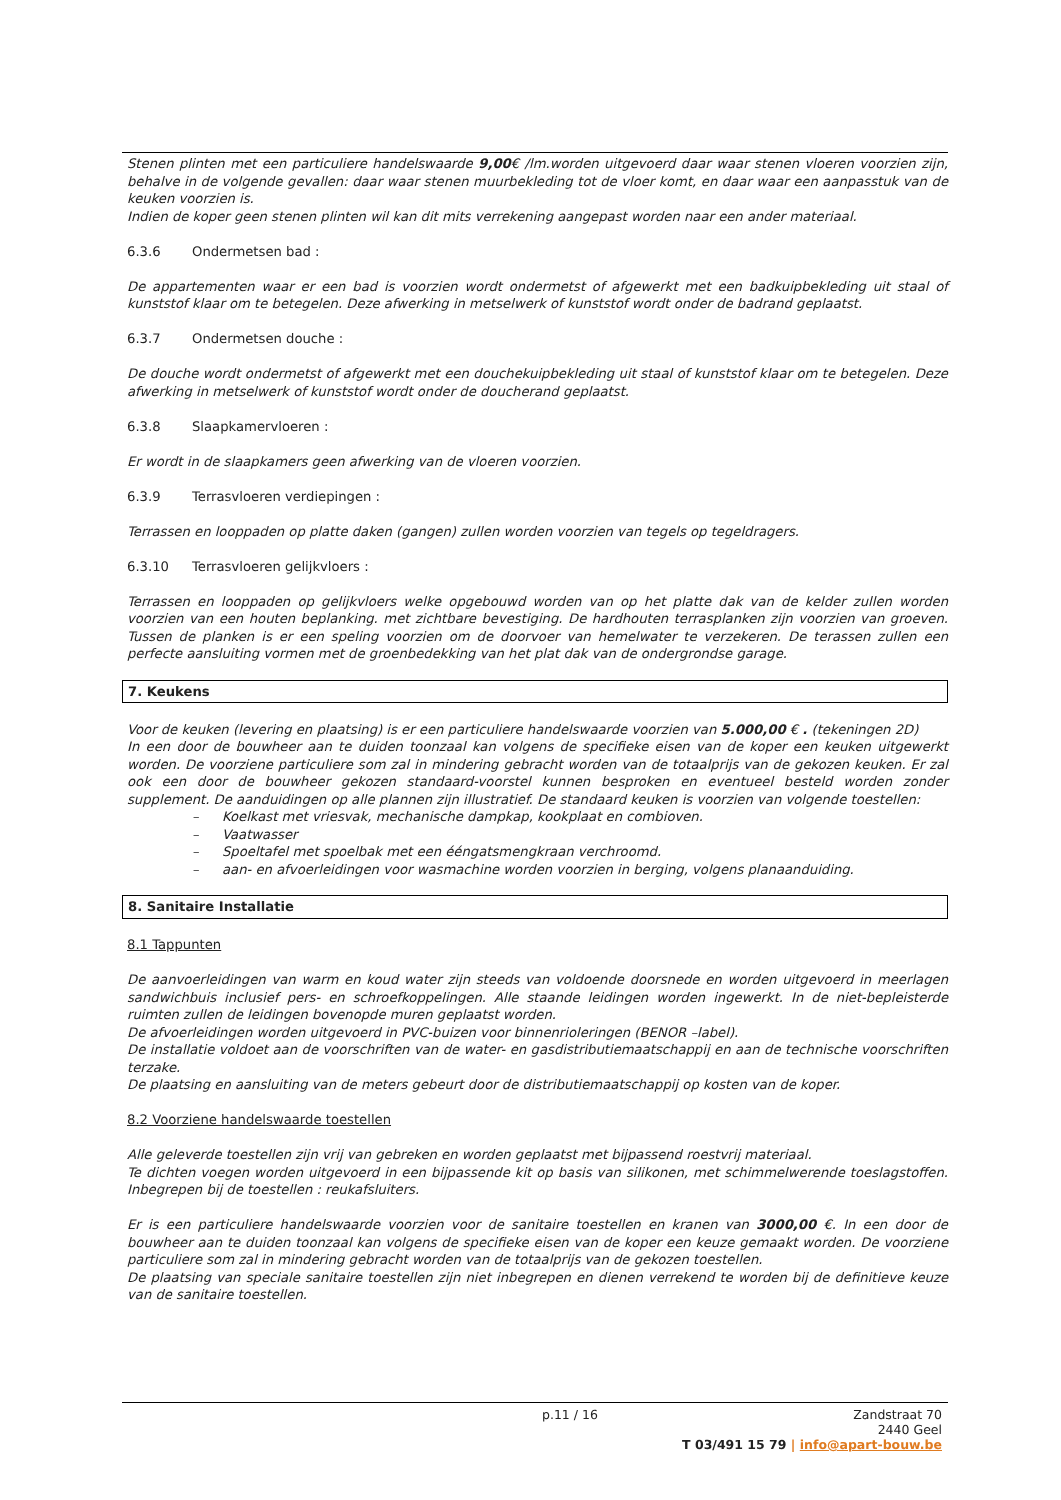Stenen plinten met een particuliere handelswaarde 9,00€ /lm.worden uitgevoerd daar waar stenen vloeren voorzien zijn, behalve in de volgende gevallen: daar waar stenen muurbekleding tot de vloer komt, en daar waar een aanpasstuk van de keuken voorzien is.
Indien de koper geen stenen plinten wil kan dit mits verrekening aangepast worden naar een ander materiaal.
6.3.6 Ondermetsen bad :
De appartementen waar er een bad is voorzien wordt ondermetst of afgewerkt met een badkuipbekleding uit staal of kunststof klaar om te betegelen. Deze afwerking in metselwerk of kunststof wordt onder de badrand geplaatst.
6.3.7 Ondermetsen douche :
De douche wordt ondermetst of afgewerkt met een douchekuipbekleding uit staal of kunststof klaar om te betegelen. Deze afwerking in metselwerk of kunststof wordt onder de doucherand geplaatst.
6.3.8 Slaapkamervloeren :
Er wordt in de slaapkamers geen afwerking van de vloeren voorzien.
6.3.9 Terrasvloeren verdiepingen :
Terrassen en looppaden op platte daken (gangen) zullen worden voorzien van tegels op tegeldragers.
6.3.10 Terrasvloeren gelijkvloers :
Terrassen en looppaden op gelijkvloers welke opgebouwd worden van op het platte dak van de kelder zullen worden voorzien van een houten beplanking. met zichtbare bevestiging. De hardhouten terrasplanken zijn voorzien van groeven. Tussen de planken is er een speling voorzien om de doorvoer van hemelwater te verzekeren. De terassen zullen een perfecte aansluiting vormen met de groenbedekking van het plat dak van de ondergrondse garage.
7. Keukens
Voor de keuken (levering en plaatsing) is er een particuliere handelswaarde voorzien van 5.000,00 € . (tekeningen 2D)
In een door de bouwheer aan te duiden toonzaal kan volgens de specifieke eisen van de koper een keuken uitgewerkt worden. De voorziene particuliere som zal in mindering gebracht worden van de totaalprijs van de gekozen keuken. Er zal ook een door de bouwheer gekozen standaard-voorstel kunnen besproken en eventueel besteld worden zonder supplement. De aanduidingen op alle plannen zijn illustratief. De standaard keuken is voorzien van volgende toestellen:
– Koelkast met vriesvak, mechanische dampkap, kookplaat en combioven.
– Vaatwasser
– Spoeltafel met spoelbak met een ééngatsmengkraan verchroomd.
– aan- en afvoerleidingen voor wasmachine worden voorzien in berging, volgens planaanduiding.
8. Sanitaire Installatie
8.1 Tappunten
De aanvoerleidingen van warm en koud water zijn steeds van voldoende doorsnede en worden uitgevoerd in meerlagen sandwichbuis inclusief pers- en schroefkoppelingen. Alle staande leidingen worden ingewerkt. In de niet-bepleisterde ruimten zullen de leidingen bovenopde muren geplaatst worden.
De afvoerleidingen worden uitgevoerd in PVC-buizen voor binnenrioleringen (BENOR –label).
De installatie voldoet aan de voorschriften van de water- en gasdistributiemaatschappij en aan de technische voorschriften terzake.
De plaatsing en aansluiting van de meters gebeurt door de distributiemaatschappij op kosten van de koper.
8.2 Voorziene handelswaarde toestellen
Alle geleverde toestellen zijn vrij van gebreken en worden geplaatst met bijpassend roestvrij materiaal.
Te dichten voegen worden uitgevoerd in een bijpassende kit op basis van silikonen, met schimmelwerende toeslagstoffen. Inbegrepen bij de toestellen : reukafsluiters.
Er is een particuliere handelswaarde voorzien voor de sanitaire toestellen en kranen van 3000,00 €. In een door de bouwheer aan te duiden toonzaal kan volgens de specifieke eisen van de koper een keuze gemaakt worden. De voorziene particuliere som zal in mindering gebracht worden van de totaalprijs van de gekozen toestellen.
De plaatsing van speciale sanitaire toestellen zijn niet inbegrepen en dienen verrekend te worden bij de definitieve keuze van de sanitaire toestellen.
p.11 / 16
Zandstraat 70
2440 Geel
T 03/491 15 79 | info@apart-bouw.be